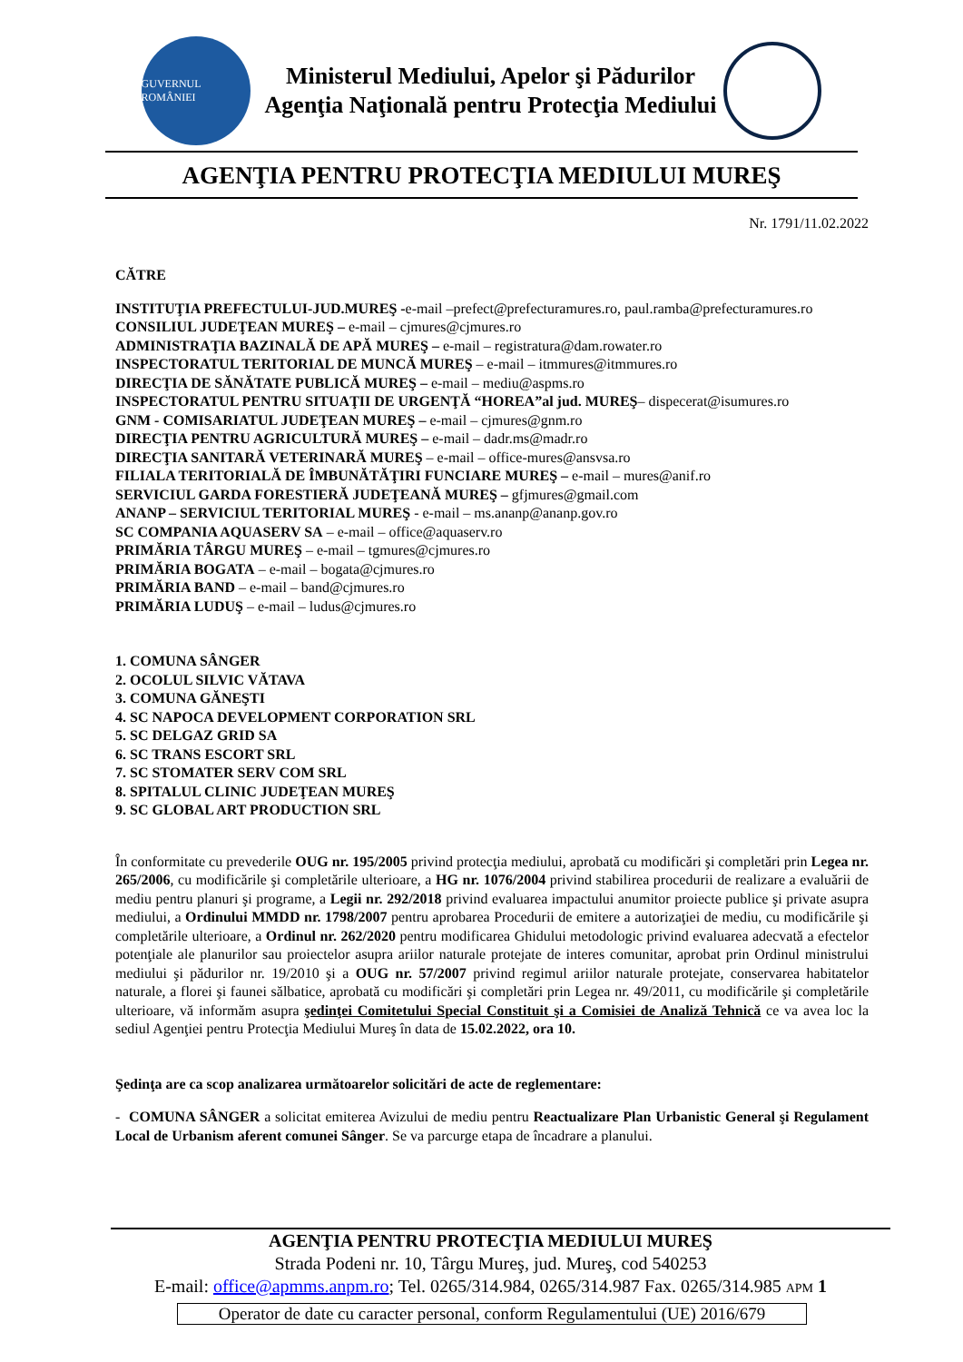GUVERNUL ROMÂNIEI
Ministerul Mediului, Apelor şi Pădurilor
Agenţia Naţională pentru Protecţia Mediului
AGENŢIA PENTRU PROTECŢIA MEDIULUI MUREŞ
Nr. 1791/11.02.2022
CĂTRE
INSTITUŢIA PREFECTULUI-JUD.MUREŞ -e-mail –prefect@prefecturamures.ro, paul.ramba@prefecturamures.ro
CONSILIUL JUDEŢEAN MUREŞ – e-mail – cjmures@cjmures.ro
ADMINISTRAŢIA BAZINALĂ DE APĂ MUREŞ – e-mail – registratura@dam.rowater.ro
INSPECTORATUL TERITORIAL DE MUNCĂ MUREŞ – e-mail – itmmures@itmmures.ro
DIRECŢIA DE SĂNĂTATE PUBLICĂ MUREŞ – e-mail – mediu@aspms.ro
INSPECTORATUL PENTRU SITUAŢII DE URGENŢĂ “HOREA”al jud. MUREŞ– dispecerat@isumures.ro
GNM - COMISARIATUL JUDEŢEAN MUREŞ – e-mail – cjmures@gnm.ro
DIRECŢIA PENTRU AGRICULTURĂ MUREŞ – e-mail – dadr.ms@madr.ro
DIRECŢIA SANITARĂ VETERINARĂ MUREŞ – e-mail – office-mures@ansvsa.ro
FILIALA TERITORIALĂ DE ÎMBUNĂTĂŢIRI FUNCIARE MUREŞ – e-mail – mures@anif.ro
SERVICIUL GARDA FORESTIERĂ JUDEŢEANĂ MUREŞ – gfjmures@gmail.com
ANANP – SERVICIUL TERITORIAL MUREŞ - e-mail – ms.ananp@ananp.gov.ro
SC COMPANIA AQUASERV SA – e-mail – office@aquaserv.ro
PRIMĂRIA TÂRGU MUREŞ – e-mail – tgmures@cjmures.ro
PRIMĂRIA BOGATA – e-mail – bogata@cjmures.ro
PRIMĂRIA BAND – e-mail – band@cjmures.ro
PRIMĂRIA LUDUŞ – e-mail – ludus@cjmures.ro
1. COMUNA SÂNGER
2. OCOLUL SILVIC VĂTAVA
3. COMUNA GĂNEŞTI
4. SC NAPOCA DEVELOPMENT CORPORATION SRL
5. SC DELGAZ GRID SA
6. SC TRANS ESCORT SRL
7. SC STOMATER SERV COM SRL
8. SPITALUL CLINIC JUDEŢEAN MUREŞ
9. SC GLOBAL ART PRODUCTION SRL
În conformitate cu prevederile OUG nr. 195/2005 privind protecţia mediului, aprobată cu modificări şi completări prin Legea nr. 265/2006, cu modificările şi completările ulterioare, a HG nr. 1076/2004 privind stabilirea procedurii de realizare a evaluării de mediu pentru planuri şi programe, a Legii nr. 292/2018 privind evaluarea impactului anumitor proiecte publice şi private asupra mediului, a Ordinului MMDD nr. 1798/2007 pentru aprobarea Procedurii de emitere a autorizaţiei de mediu, cu modificările şi completările ulterioare, a Ordinul nr. 262/2020 pentru modificarea Ghidului metodologic privind evaluarea adecvată a efectelor potenţiale ale planurilor sau proiectelor asupra ariilor naturale protejate de interes comunitar, aprobat prin Ordinul ministrului mediului şi pădurilor nr. 19/2010 şi a OUG nr. 57/2007 privind regimul ariilor naturale protejate, conservarea habitatelor naturale, a florei şi faunei sălbatice, aprobată cu modificări şi completări prin Legea nr. 49/2011, cu modificările şi completările ulterioare, vă informăm asupra şedinţei Comitetului Special Constituit şi a Comisiei de Analiză Tehnică ce va avea loc la sediul Agenţiei pentru Protecţia Mediului Mureş în data de 15.02.2022, ora 10.
Şedinţa are ca scop analizarea următoarelor solicitări de acte de reglementare:
- COMUNA SÂNGER a solicitat emiterea Avizului de mediu pentru Reactualizare Plan Urbanistic General şi Regulament Local de Urbanism aferent comunei Sânger. Se va parcurge etapa de încadrare a planului.
AGENŢIA PENTRU PROTECŢIA MEDIULUI MUREŞ
Strada Podeni nr. 10, Târgu Mureş, jud. Mureş, cod 540253
E-mail: office@apmms.anpm.ro; Tel. 0265/314.984, 0265/314.987 Fax. 0265/314.985 APM 1
Operator de date cu caracter personal, conform Regulamentului (UE) 2016/679